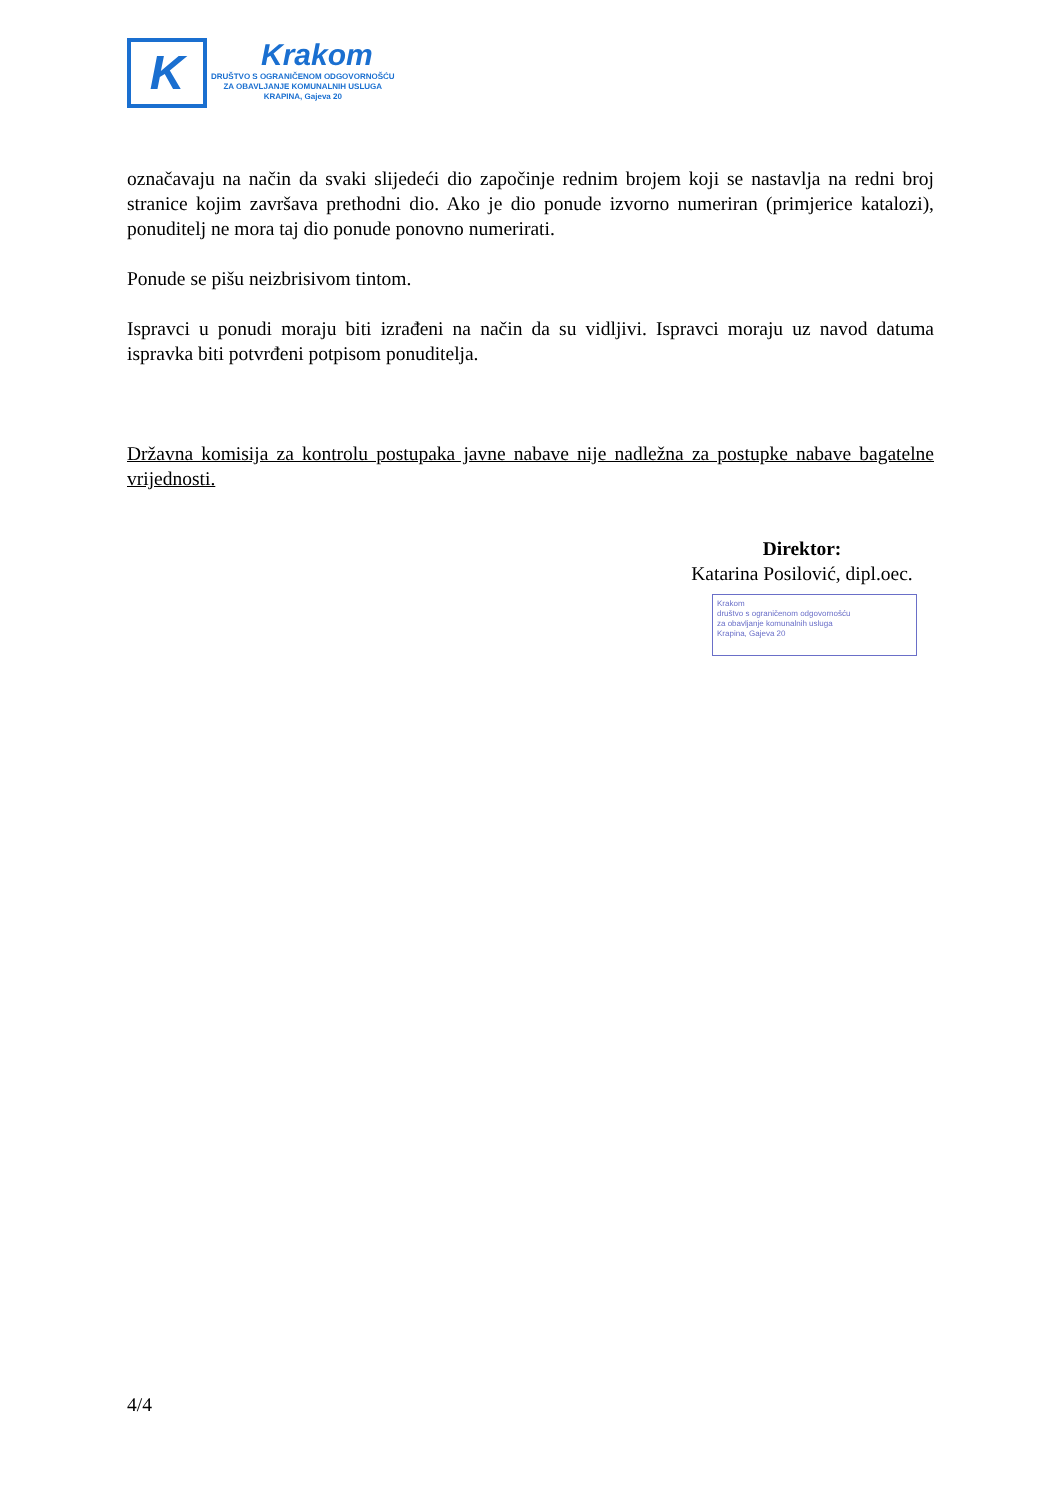K
Krakom
DRUŠTVO S OGRANIČENOM ODGOVORNOŠĆU
ZA OBAVLJANJE KOMUNALNIH USLUGA
KRAPINA, Gajeva 20
označavaju na način da svaki slijedeći dio započinje rednim brojem koji se nastavlja na redni broj stranice kojim završava prethodni dio. Ako je dio ponude izvorno numeriran (primjerice katalozi), ponuditelj ne mora taj dio ponude ponovno numerirati.
Ponude se pišu neizbrisivom tintom.
Ispravci u ponudi moraju biti izrađeni na način da su vidljivi. Ispravci moraju uz navod datuma ispravka biti potvrđeni potpisom ponuditelja.
Državna komisija za kontrolu postupaka javne nabave nije nadležna za postupke nabave bagatelne vrijednosti.
Direktor:
Katarina Posilović, dipl.oec.
Krakom
društvo s ograničenom odgovornošću
za obavljanje komunalnih usluga
Krapina, Gajeva 20
4/4